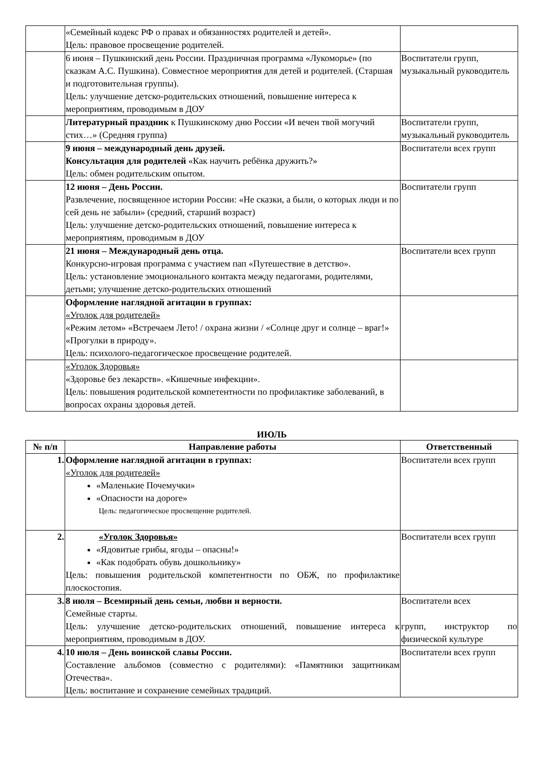| | «Семейный кодекс РФ о правах и обязанностях родителей и детей». Цель: правовое просвещение родителей. | |
| | 6 июня – Пушкинский день России. Праздничная программа «Лукоморье» (по сказкам А.С. Пушкина). Совместное мероприятия для детей и родителей. (Старшая и подготовительная группы). Цель: улучшение детско-родительских отношений, повышение интереса к мероприятиям, проводимым в ДОУ | Воспитатели групп, музыкальный руководитель |
| | Литературный праздник к Пушкинскому дню России «И вечен твой могучий стих…» (Средняя группа) | Воспитатели групп, музыкальный руководитель |
| | 9 июня – международный день друзей. Консультация для родителей «Как научить ребёнка дружить?» Цель: обмен родительским опытом. | Воспитатели всех групп |
| | 12 июня – День России. Развлечение, посвященное истории России: «Не сказки, а были, о которых люди и по сей день не забыли» (средний, старший возраст) Цель: улучшение детско-родительских отношений, повышение интереса к мероприятиям, проводимым в ДОУ | Воспитатели групп |
| | 21 июня – Международный день отца. Конкурсно-игровая программа с участием пап «Путешествие в детство». Цель: установление эмоционального контакта между педагогами, родителями, детьми; улучшение детско-родительских отношений | Воспитатели всех групп |
| | Оформление наглядной агитации в группах: «Уголок для родителей» «Режим летом» «Встречаем Лето! / охрана жизни / «Солнце друг и солнце – враг!» «Прогулки в природу». Цель: психолого-педагогическое просвещение родителей. | |
| | «Уголок Здоровья» «Здоровье без лекарств». «Кишечные инфекции». Цель: повышения родительской компетентности по профилактике заболеваний, в вопросах охраны здоровья детей. | |
ИЮЛЬ
| № п/п | Направление работы | Ответственный |
| --- | --- | --- |
| 1. | Оформление наглядной агитации в группах: «Уголок для родителей» «Маленькие Почемучки» «Опасности на дороге» Цель: педагогическое просвещение родителей. | Воспитатели всех групп |
| 2. | «Уголок Здоровья» «Ядовитые грибы, ягоды – опасны!» «Как подобрать обувь дошкольнику» Цель: повышения родительской компетентности по ОБЖ, по профилактике плоскостопия. | Воспитатели всех групп |
| 3. | 8 июля – Всемирный день семьи, любви и верности. Семейные старты. Цель: улучшение детско-родительских отношений, повышение интереса к мероприятиям, проводимым в ДОУ. | Воспитатели всех групп, инструктор по физической культуре |
| 4. | 10 июля – День воинской славы России. Составление альбомов (совместно с родителями): «Памятники защитникам Отечества». Цель: воспитание и сохранение семейных традиций. | Воспитатели всех групп |